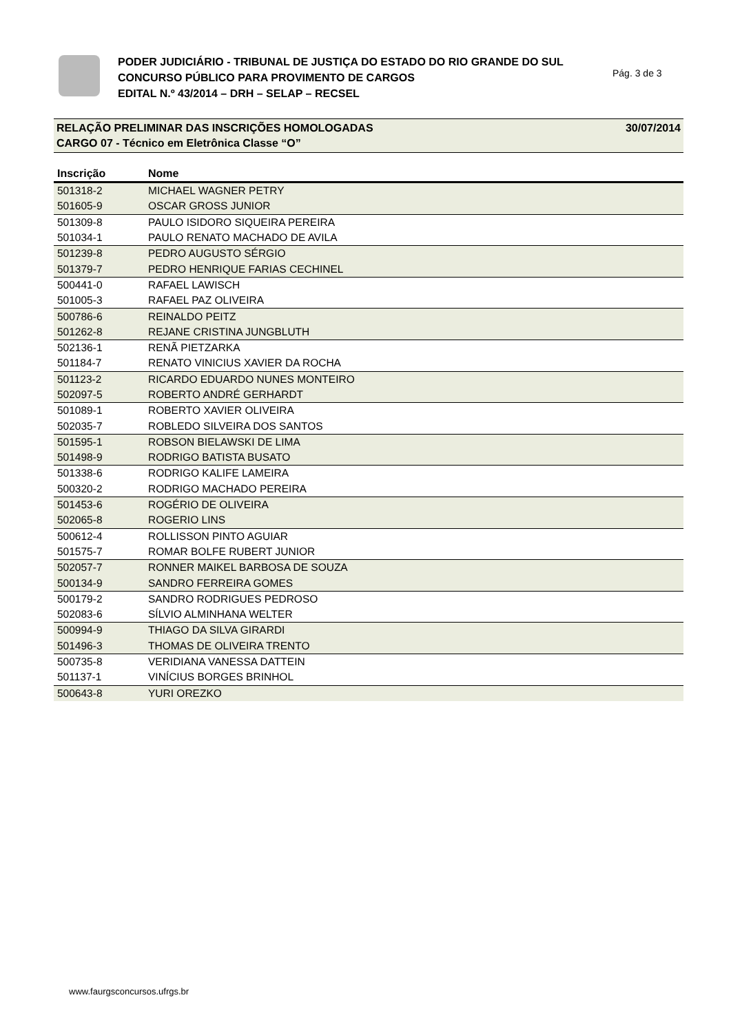PODER JUDICIÁRIO - TRIBUNAL DE JUSTIÇA DO ESTADO DO RIO GRANDE DO SUL
CONCURSO PÚBLICO PARA PROVIMENTO DE CARGOS
EDITAL N.º 43/2014 – DRH – SELAP – RECSEL
Pág. 3 de 3
30/07/2014 RELAÇÃO PRELIMINAR DAS INSCRIÇÕES HOMOLOGADAS
CARGO 07 - Técnico em Eletrônica Classe “O”
| Inscrição | Nome |
| --- | --- |
| 501318-2 | MICHAEL WAGNER PETRY |
| 501605-9 | OSCAR GROSS JUNIOR |
| 501309-8 | PAULO ISIDORO SIQUEIRA PEREIRA |
| 501034-1 | PAULO RENATO MACHADO DE AVILA |
| 501239-8 | PEDRO AUGUSTO SÉRGIO |
| 501379-7 | PEDRO HENRIQUE FARIAS CECHINEL |
| 500441-0 | RAFAEL LAWISCH |
| 501005-3 | RAFAEL PAZ OLIVEIRA |
| 500786-6 | REINALDO PEITZ |
| 501262-8 | REJANE CRISTINA JUNGBLUTH |
| 502136-1 | RENÃ PIETZARKA |
| 501184-7 | RENATO VINICIUS XAVIER DA ROCHA |
| 501123-2 | RICARDO EDUARDO NUNES MONTEIRO |
| 502097-5 | ROBERTO ANDRÉ GERHARDT |
| 501089-1 | ROBERTO XAVIER OLIVEIRA |
| 502035-7 | ROBLEDO SILVEIRA DOS SANTOS |
| 501595-1 | ROBSON BIELAWSKI DE LIMA |
| 501498-9 | RODRIGO BATISTA BUSATO |
| 501338-6 | RODRIGO KALIFE LAMEIRA |
| 500320-2 | RODRIGO MACHADO PEREIRA |
| 501453-6 | ROGÉRIO DE OLIVEIRA |
| 502065-8 | ROGERIO LINS |
| 500612-4 | ROLLISSON PINTO AGUIAR |
| 501575-7 | ROMAR BOLFE RUBERT JUNIOR |
| 502057-7 | RONNER MAIKEL BARBOSA DE SOUZA |
| 500134-9 | SANDRO FERREIRA GOMES |
| 500179-2 | SANDRO RODRIGUES PEDROSO |
| 502083-6 | SÍLVIO ALMINHANA WELTER |
| 500994-9 | THIAGO DA SILVA GIRARDI |
| 501496-3 | THOMAS DE OLIVEIRA TRENTO |
| 500735-8 | VERIDIANA VANESSA DATTEIN |
| 501137-1 | VINÍCIUS BORGES BRINHOL |
| 500643-8 | YURI OREZKO |
www.faurgsconcursos.ufrgs.br